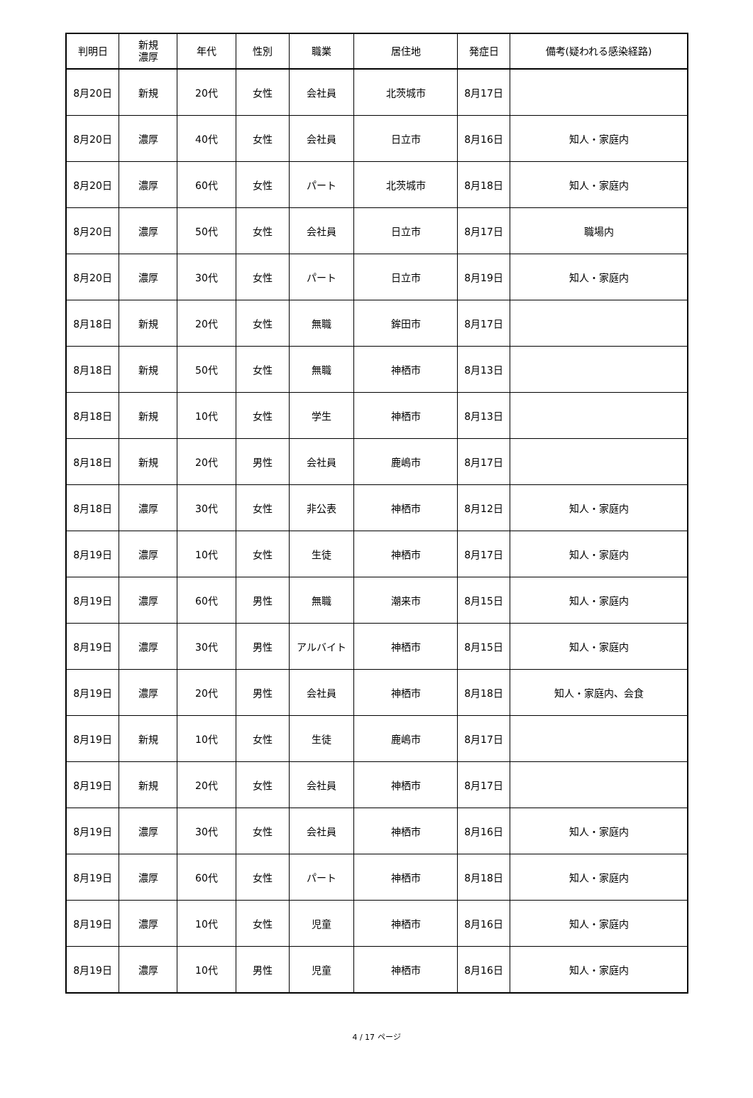| 判明日 | 新規 濃厚 | 年代 | 性別 | 職業 | 居住地 | 発症日 | 備考(疑われる感染経路) |
| --- | --- | --- | --- | --- | --- | --- | --- |
| 8月20日 | 新規 | 20代 | 女性 | 会社員 | 北茨城市 | 8月17日 | |
| 8月20日 | 濃厚 | 40代 | 女性 | 会社員 | 日立市 | 8月16日 | 知人・家庭内 |
| 8月20日 | 濃厚 | 60代 | 女性 | パート | 北茨城市 | 8月18日 | 知人・家庭内 |
| 8月20日 | 濃厚 | 50代 | 女性 | 会社員 | 日立市 | 8月17日 | 職場内 |
| 8月20日 | 濃厚 | 30代 | 女性 | パート | 日立市 | 8月19日 | 知人・家庭内 |
| 8月18日 | 新規 | 20代 | 女性 | 無職 | 鉾田市 | 8月17日 | |
| 8月18日 | 新規 | 50代 | 女性 | 無職 | 神栖市 | 8月13日 | |
| 8月18日 | 新規 | 10代 | 女性 | 学生 | 神栖市 | 8月13日 | |
| 8月18日 | 新規 | 20代 | 男性 | 会社員 | 鹿嶋市 | 8月17日 | |
| 8月18日 | 濃厚 | 30代 | 女性 | 非公表 | 神栖市 | 8月12日 | 知人・家庭内 |
| 8月19日 | 濃厚 | 10代 | 女性 | 生徒 | 神栖市 | 8月17日 | 知人・家庭内 |
| 8月19日 | 濃厚 | 60代 | 男性 | 無職 | 潮来市 | 8月15日 | 知人・家庭内 |
| 8月19日 | 濃厚 | 30代 | 男性 | アルバイト | 神栖市 | 8月15日 | 知人・家庭内 |
| 8月19日 | 濃厚 | 20代 | 男性 | 会社員 | 神栖市 | 8月18日 | 知人・家庭内、会食 |
| 8月19日 | 新規 | 10代 | 女性 | 生徒 | 鹿嶋市 | 8月17日 | |
| 8月19日 | 新規 | 20代 | 女性 | 会社員 | 神栖市 | 8月17日 | |
| 8月19日 | 濃厚 | 30代 | 女性 | 会社員 | 神栖市 | 8月16日 | 知人・家庭内 |
| 8月19日 | 濃厚 | 60代 | 女性 | パート | 神栖市 | 8月18日 | 知人・家庭内 |
| 8月19日 | 濃厚 | 10代 | 女性 | 児童 | 神栖市 | 8月16日 | 知人・家庭内 |
| 8月19日 | 濃厚 | 10代 | 男性 | 児童 | 神栖市 | 8月16日 | 知人・家庭内 |
4 / 17 ページ